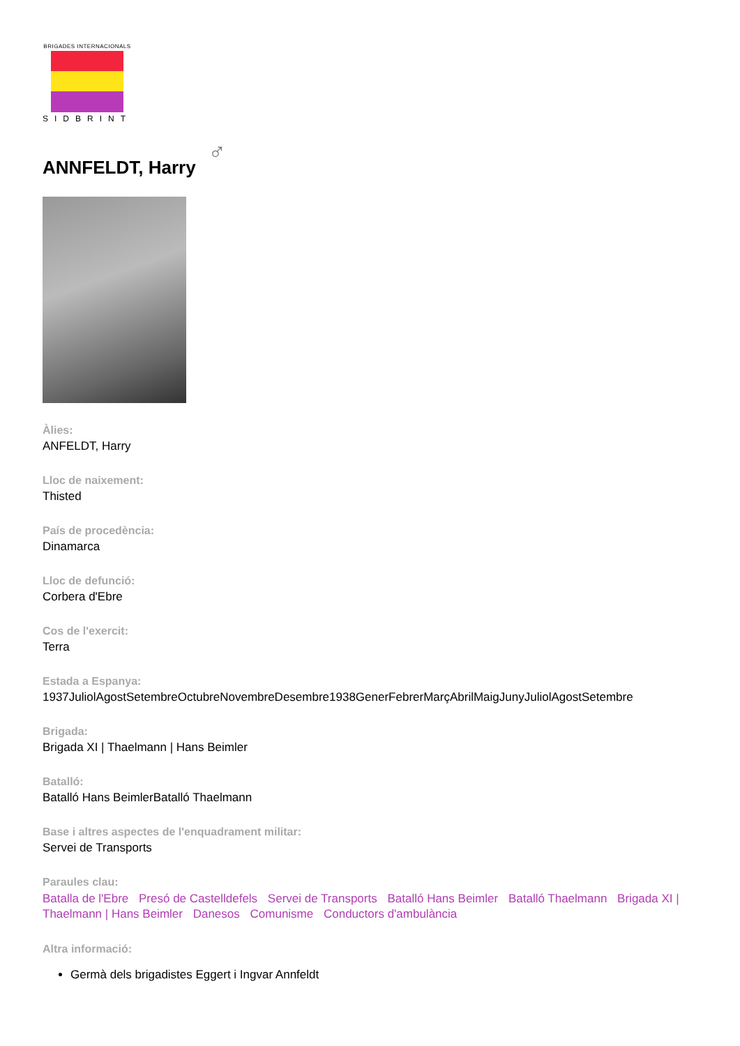BRIGADES INTERNACIONALS
SIDBRINT
ANNFELDT, Harry ♂
Àlies:
ANFELDT, Harry
Lloc de naixement:
Thisted
País de procedència:
Dinamarca
Lloc de defunció:
Corbera d'Ebre
Cos de l'exercit:
Terra
Estada a Espanya:
1937JuliolAgostSetembreOctubreNovembreDesembre1938GenerFebrerMarçAbrilMaigJunyJuliolAgostSetembre
Brigada:
Brigada XI | Thaelmann | Hans Beimler
Batalló:
Batalló Hans BeimlerBatalló Thaelmann
Base i altres aspectes de l'enquadrament militar:
Servei de Transports
Paraules clau:
Batalla de l'Ebre Presó de Castelldefels Servei de Transports Batalló Hans Beimler Batalló Thaelmann Brigada XI | Thaelmann | Hans Beimler Danesos Comunisme Conductors d'ambulància
Altra informació:
Germà dels brigadistes Eggert i Ingvar Annfeldt